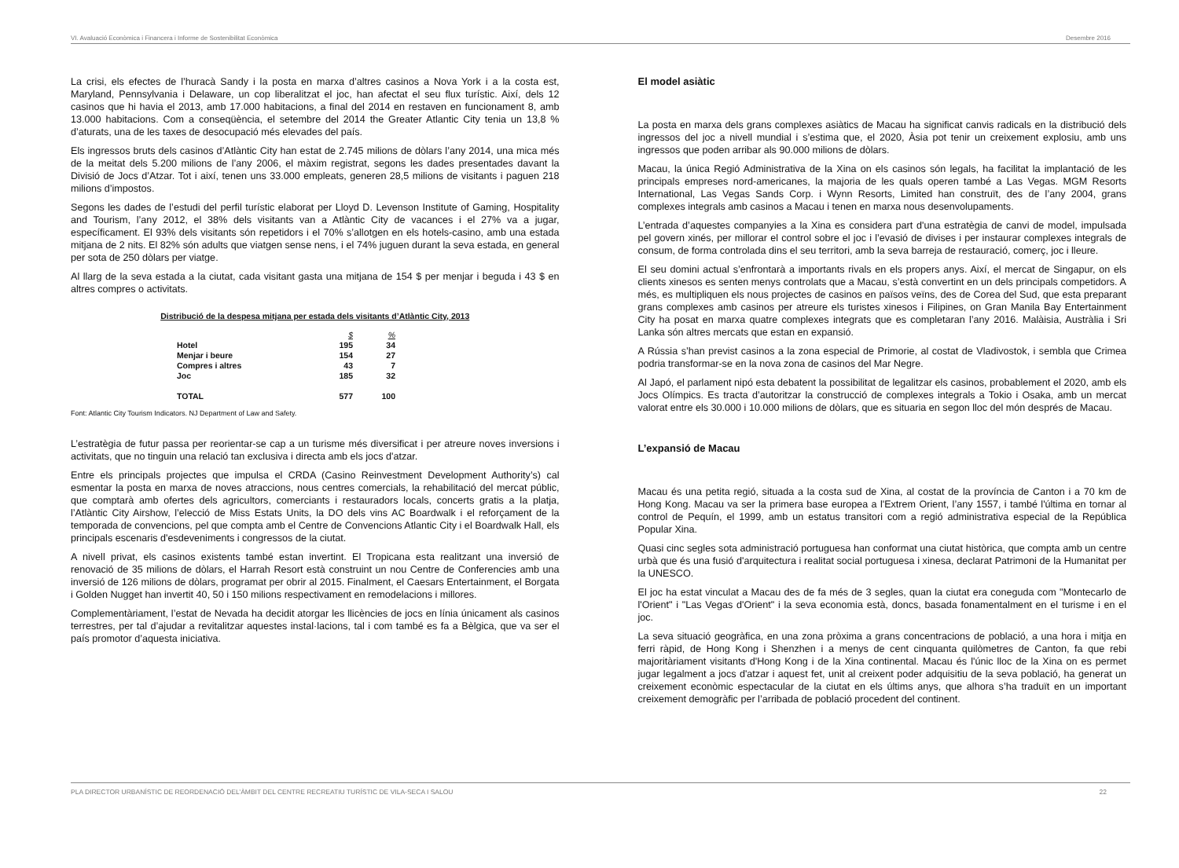VI. Avaluació Econòmica i Financera i Informe de Sostenibilitat Econòmica Desembre 2016
La crisi, els efectes de l’huracà Sandy i la posta en marxa d’altres casinos a Nova York i a la costa est, Maryland, Pennsylvania i Delaware, un cop liberalitzat el joc, han afectat el seu flux turístic. Així, dels 12 casinos que hi havia el 2013, amb 17.000 habitacions, a final del 2014 en restaven en funcionament 8, amb 13.000 habitacions. Com a conseqüència, el setembre del 2014 the Greater Atlantic City tenia un 13,8 % d’aturats, una de les taxes de desocupació més elevades del país.
Els ingressos bruts dels casinos d’Atlàntic City han estat de 2.745 milions de dòlars l’any 2014, una mica més de la meitat dels 5.200 milions de l’any 2006, el màxim registrat, segons les dades presentades davant la Divisió de Jocs d’Atzar. Tot i així, tenen uns 33.000 empleats, generen 28,5 milions de visitants i paguen 218 milions d’impostos.
Segons les dades de l’estudi del perfil turístic elaborat per Lloyd D. Levenson Institute of Gaming, Hospitality and Tourism, l’any 2012, el 38% dels visitants van a Atlàntic City de vacances i el 27% va a jugar, específicament. El 93% dels visitants són repetidors i el 70% s’allotgen en els hotels-casino, amb una estada mitjana de 2 nits. El 82% són adults que viatgen sense nens, i el 74% juguen durant la seva estada, en general per sota de 250 dòlars per viatge.
Al llarg de la seva estada a la ciutat, cada visitant gasta una mitjana de 154 $ per menjar i beguda i 43 $ en altres compres o activitats.
Distribució de la despesa mitjana per estada dels visitants d’Atlàntic City, 2013
| | $ | % |
| --- | --- | --- |
| Hotel | 195 | 34 |
| Menjar i beure | 154 | 27 |
| Compres i altres | 43 | 7 |
| Joc | 185 | 32 |
| TOTAL | 577 | 100 |
Font: Atlantic City Tourism Indicators. NJ Department of Law and Safety.
L’estratègia de futur passa per reorientar-se cap a un turisme més diversificat i per atreure noves inversions i activitats, que no tinguin una relació tan exclusiva i directa amb els jocs d'atzar.
Entre els principals projectes que impulsa el CRDA (Casino Reinvestment Development Authority’s) cal esmentar la posta en marxa de noves atraccions, nous centres comercials, la rehabilitació del mercat públic, que comptarà amb ofertes dels agricultors, comerciants i restauradors locals, concerts gratis a la platja, l’Atlàntic City Airshow, l’elecció de Miss Estats Units, la DO dels vins AC Boardwalk i el reforçament de la temporada de convencions, pel que compta amb el Centre de Convencions Atlantic City i el Boardwalk Hall, els principals escenaris d'esdeveniments i congressos de la ciutat.
A nivell privat, els casinos existents també estan invertint. El Tropicana esta realitzant una inversió de renovació de 35 milions de dòlars, el Harrah Resort està construint un nou Centre de Conferencies amb una inversió de 126 milions de dòlars, programat per obrir al 2015. Finalment, el Caesars Entertainment, el Borgata i Golden Nugget han invertit 40, 50 i 150 milions respectivament en remodelacions i millores.
Complementàriament, l’estat de Nevada ha decidit atorgar les llicències de jocs en línia únicament als casinos terrestres, per tal d’ajudar a revitalitzar aquestes instal·lacions, tal i com també es fa a Bèlgica, que va ser el país promotor d’aquesta iniciativa.
El model asiàtic
La posta en marxa dels grans complexes asiàtics de Macau ha significat canvis radicals en la distribució dels ingressos del joc a nivell mundial i s’estima que, el 2020, Àsia pot tenir un creixement explosiu, amb uns ingressos que poden arribar als 90.000 milions de dòlars.
Macau, la única Regió Administrativa de la Xina on els casinos són legals, ha facilitat la implantació de les principals empreses nord-americanes, la majoria de les quals operen també a Las Vegas. MGM Resorts International, Las Vegas Sands Corp. i Wynn Resorts, Limited han construït, des de l’any 2004, grans complexes integrals amb casinos a Macau i tenen en marxa nous desenvolupaments.
L’entrada d’aquestes companyies a la Xina es considera part d'una estratègia de canvi de model, impulsada pel govern xinés, per millorar el control sobre el joc i l’evasió de divises i per instaurar complexes integrals de consum, de forma controlada dins el seu territori, amb la seva barreja de restauració, comerç, joc i lleure.
El seu domini actual s’enfrontarà a importants rivals en els propers anys. Així, el mercat de Singapur, on els clients xinesos es senten menys controlats que a Macau, s’està convertint en un dels principals competidors. A més, es multipliquen els nous projectes de casinos en països veïns, des de Corea del Sud, que esta preparant grans complexes amb casinos per atreure els turistes xinesos i Filipines, on Gran Manila Bay Entertainment City ha posat en marxa quatre complexes integrats que es completaran l’any 2016. Malàisia, Austràlia i Sri Lanka són altres mercats que estan en expansió.
A Rússia s’han previst casinos a la zona especial de Primorie, al costat de Vladivostok, i sembla que Crimea podria transformar-se en la nova zona de casinos del Mar Negre.
Al Japó, el parlament nipó esta debatent la possibilitat de legalitzar els casinos, probablement el 2020, amb els Jocs Olímpics. Es tracta d’autoritzar la construcció de complexes integrals a Tokio i Osaka, amb un mercat valorat entre els 30.000 i 10.000 milions de dòlars, que es situaria en segon lloc del món després de Macau.
L’expansió de Macau
Macau és una petita regió, situada a la costa sud de Xina, al costat de la província de Canton i a 70 km de Hong Kong. Macau va ser la primera base europea a l'Extrem Orient, l’any 1557, i també l'última en tornar al control de Pequín, el 1999, amb un estatus transitori com a regió administrativa especial de la República Popular Xina.
Quasi cinc segles sota administració portuguesa han conformat una ciutat històrica, que compta amb un centre urbà que és una fusió d'arquitectura i realitat social portuguesa i xinesa, declarat Patrimoni de la Humanitat per la UNESCO.
El joc ha estat vinculat a Macau des de fa més de 3 segles, quan la ciutat era coneguda com "Montecarlo de l'Orient" i "Las Vegas d'Orient" i la seva economia està, doncs, basada fonamentalment en el turisme i en el joc.
La seva situació geogràfica, en una zona pròxima a grans concentracions de població, a una hora i mitja en ferri ràpid, de Hong Kong i Shenzhen i a menys de cent cinquanta quilòmetres de Canton, fa que rebi majoritàriament visitants d'Hong Kong i de la Xina continental. Macau és l'únic lloc de la Xina on es permet jugar legalment a jocs d'atzar i aquest fet, unit al creixent poder adquisitiu de la seva població, ha generat un creixement econòmic espectacular de la ciutat en els últims anys, que alhora s’ha traduït en un important creixement demogràfic per l’arribada de població procedent del continent.
PLA DIRECTOR URBANÍSTIC DE REORDENACIÓ DEL’ÀMBIT DEL CENTRE RECREATIU TURÍSTIC DE VILA-SECA I SALOU 22